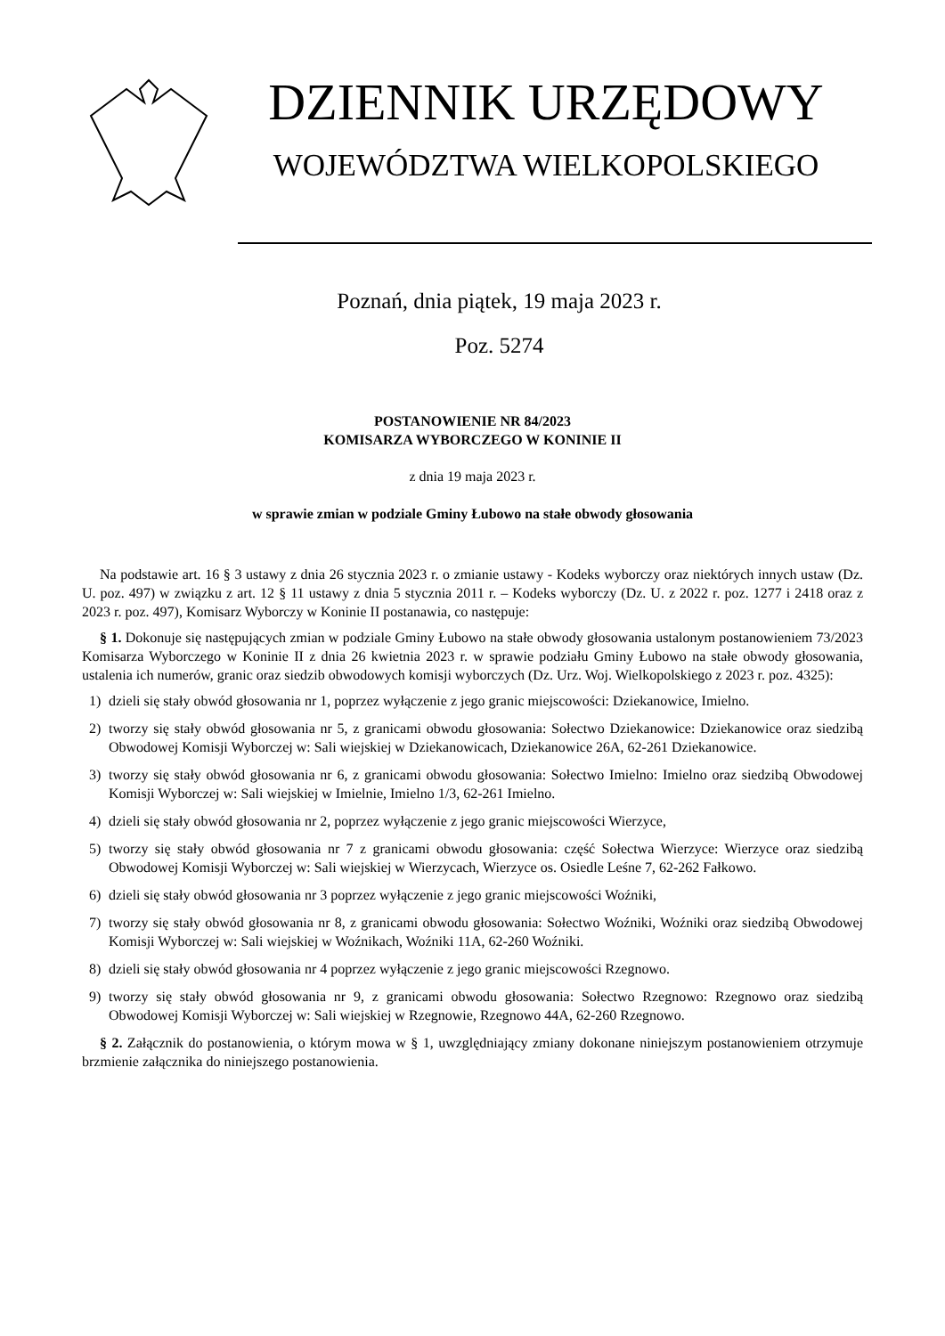DZIENNIK URZĘDOWY
WOJEWÓDZTWA WIELKOPOLSKIEGO
Poznań, dnia piątek, 19 maja 2023 r.
Poz. 5274
POSTANOWIENIE NR 84/2023
KOMISARZA WYBORCZEGO W KONINIE II
z dnia 19 maja 2023 r.
w sprawie zmian w podziale Gminy Łubowo na stałe obwody głosowania
Na podstawie art. 16 § 3 ustawy z dnia 26 stycznia 2023 r. o zmianie ustawy - Kodeks wyborczy oraz niektórych innych ustaw (Dz. U. poz. 497) w związku z art. 12 § 11 ustawy z dnia 5 stycznia 2011 r. – Kodeks wyborczy (Dz. U. z 2022 r. poz. 1277 i 2418 oraz z 2023 r. poz. 497), Komisarz Wyborczy w Koninie II postanawia, co następuje:
§ 1. Dokonuje się następujących zmian w podziale Gminy Łubowo na stałe obwody głosowania ustalonym postanowieniem 73/2023 Komisarza Wyborczego w Koninie II z dnia 26 kwietnia 2023 r. w sprawie podziału Gminy Łubowo na stałe obwody głosowania, ustalenia ich numerów, granic oraz siedzib obwodowych komisji wyborczych (Dz. Urz. Woj. Wielkopolskiego z 2023 r. poz. 4325):
1) dzieli się stały obwód głosowania nr 1, poprzez wyłączenie z jego granic miejscowości: Dziekanowice, Imielno.
2) tworzy się stały obwód głosowania nr 5, z granicami obwodu głosowania: Sołectwo Dziekanowice: Dziekanowice oraz siedzibą Obwodowej Komisji Wyborczej w: Sali wiejskiej w Dziekanowicach, Dziekanowice 26A, 62-261 Dziekanowice.
3) tworzy się stały obwód głosowania nr 6, z granicami obwodu głosowania: Sołectwo Imielno: Imielno oraz siedzibą Obwodowej Komisji Wyborczej w: Sali wiejskiej w Imielnie, Imielno 1/3, 62-261 Imielno.
4) dzieli się stały obwód głosowania nr 2, poprzez wyłączenie z jego granic miejscowości Wierzyce,
5) tworzy się stały obwód głosowania nr 7 z granicami obwodu głosowania: część Sołectwa Wierzyce: Wierzyce oraz siedzibą Obwodowej Komisji Wyborczej w: Sali wiejskiej w Wierzycach, Wierzyce os. Osiedle Leśne 7, 62-262 Fałkowo.
6) dzieli się stały obwód głosowania nr 3 poprzez wyłączenie z jego granic miejscowości Woźniki,
7) tworzy się stały obwód głosowania nr 8, z granicami obwodu głosowania: Sołectwo Woźniki, Woźniki oraz siedzibą Obwodowej Komisji Wyborczej w: Sali wiejskiej w Woźnikach, Woźniki 11A, 62-260 Woźniki.
8) dzieli się stały obwód głosowania nr 4 poprzez wyłączenie z jego granic miejscowości Rzegnowo.
9) tworzy się stały obwód głosowania nr 9, z granicami obwodu głosowania: Sołectwo Rzegnowo: Rzegnowo oraz siedzibą Obwodowej Komisji Wyborczej w: Sali wiejskiej w Rzegnowie, Rzegnowo 44A, 62-260 Rzegnowo.
§ 2. Załącznik do postanowienia, o którym mowa w § 1, uwzględniający zmiany dokonane niniejszym postanowieniem otrzymuje brzmienie załącznika do niniejszego postanowienia.